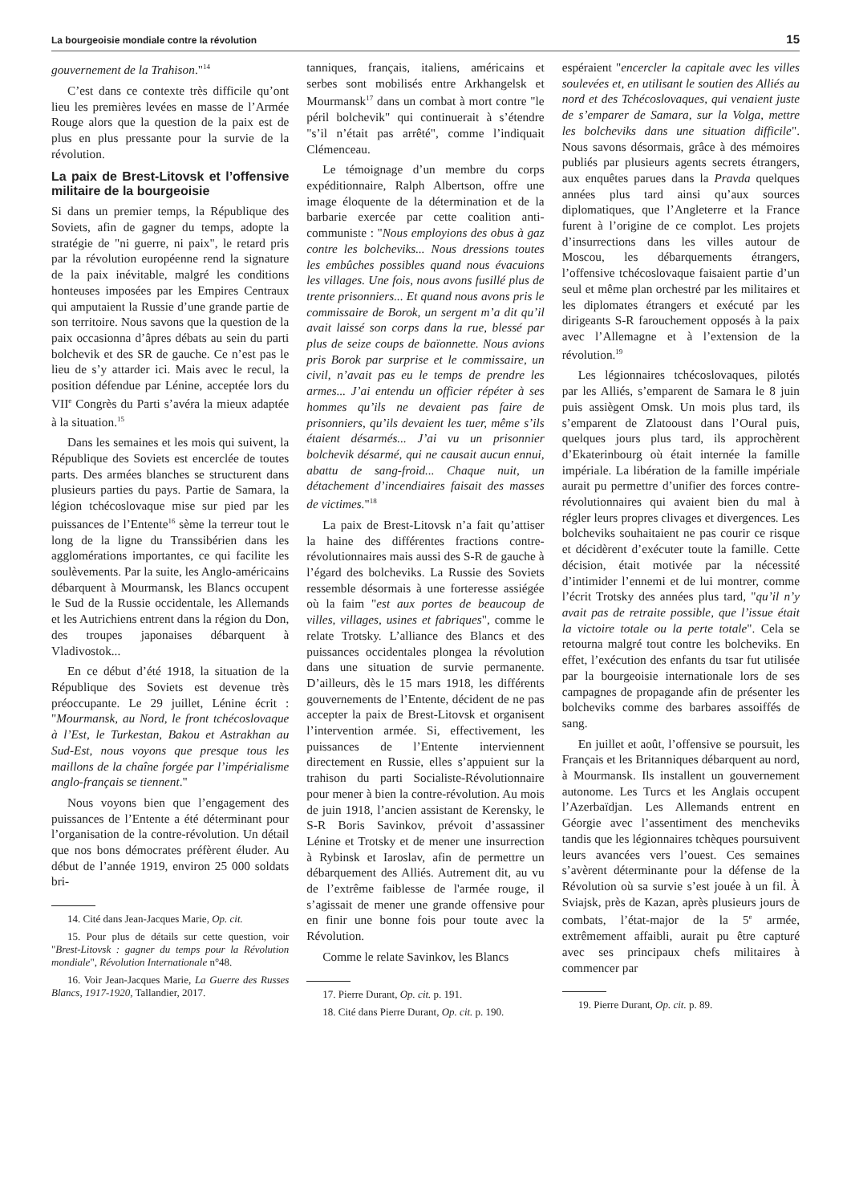La bourgeoisie mondiale contre la révolution 15
gouvernement de la Trahison."<sup>14</sup>
C’est dans ce contexte très difficile qu’ont lieu les premières levées en masse de l’Armée Rouge alors que la question de la paix est de plus en plus pressante pour la survie de la révolution.
La paix de Brest-Litovsk et l’offensive militaire de la bourgeoisie
Si dans un premier temps, la République des Soviets, afin de gagner du temps, adopte la stratégie de "ni guerre, ni paix", le retard pris par la révolution européenne rend la signature de la paix inévitable, malgré les conditions honteuses imposées par les Empires Centraux qui amputaient la Russie d’une grande partie de son territoire. Nous savons que la question de la paix occasionna d’âpres débats au sein du parti bolchevik et des SR de gauche. Ce n’est pas le lieu de s’y attarder ici. Mais avec le recul, la position défendue par Lénine, acceptée lors du VII<sup>e</sup> Congrès du Parti s’avéra la mieux adaptée à la situation.<sup>15</sup>
Dans les semaines et les mois qui suivent, la République des Soviets est encerclée de toutes parts. Des armées blanches se structurent dans plusieurs parties du pays. Partie de Samara, la légion tchécoslovaque mise sur pied par les puissances de l’Entente<sup>16</sup> sème la terreur tout le long de la ligne du Transsibérien dans les agglomérations importantes, ce qui facilite les soulèvements. Par la suite, les Anglo-américains débarquent à Mourmansk, les Blancs occupent le Sud de la Russie occidentale, les Allemands et les Autrichiens entrent dans la région du Don, des troupes japonaises débarquent à Vladivostok...
En ce début d’été 1918, la situation de la République des Soviets est devenue très préoccupante. Le 29 juillet, Lénine écrit : "Mourmansk, au Nord, le front tchécoslovaque à l’Est, le Turkestan, Bakou et Astrakhan au Sud-Est, nous voyons que presque tous les maillons de la chaîne forgée par l’impérialisme anglo-français se tiennent."
Nous voyons bien que l’engagement des puissances de l’Entente a été déterminant pour l’organisation de la contre-révolution. Un détail que nos bons démocrates préfèrent éluder. Au début de l’année 1919, environ 25 000 soldats bri-
14. Cité dans Jean-Jacques Marie, Op. cit.
15. Pour plus de détails sur cette question, voir "Brest-Litovsk : gagner du temps pour la Révolution mondiale", Révolution Internationale n°48.
16. Voir Jean-Jacques Marie, La Guerre des Russes Blancs, 1917-1920, Tallandier, 2017.
tanniques, français, italiens, américains et serbes sont mobilisés entre Arkhangelsk et Mourmansk<sup>17</sup> dans un combat à mort contre "le péril bolchevik" qui continuerait à s’étendre "s’il n’était pas arrêté", comme l’indiquait Clémenceau.
Le témoignage d’un membre du corps expéditionnaire, Ralph Albertson, offre une image éloquente de la détermination et de la barbarie exercée par cette coalition anti-communiste : "Nous employions des obus à gaz contre les bolcheviks... Nous dressions toutes les embûches possibles quand nous évacuions les villages. Une fois, nous avons fusillé plus de trente prisonniers... Et quand nous avons pris le commissaire de Borok, un sergent m’a dit qu’il avait laissé son corps dans la rue, blessé par plus de seize coups de baïonnette. Nous avions pris Borok par surprise et le commissaire, un civil, n’avait pas eu le temps de prendre les armes... J’ai entendu un officier répéter à ses hommes qu’ils ne devaient pas faire de prisonniers, qu’ils devaient les tuer, même s’ils étaient désarmés... J’ai vu un prisonnier bolchevik désarmé, qui ne causait aucun ennui, abattu de sang-froid... Chaque nuit, un détachement d’incendiaires faisait des masses de victimes."<sup>18</sup>
La paix de Brest-Litovsk n’a fait qu’attiser la haine des différentes fractions contre-révolutionnaires mais aussi des S-R de gauche à l’égard des bolcheviks. La Russie des Soviets ressemble désormais à une forteresse assiégée où la faim "est aux portes de beaucoup de villes, villages, usines et fabriques", comme le relate Trotsky. L’alliance des Blancs et des puissances occidentales plongea la révolution dans une situation de survie permanente. D’ailleurs, dès le 15 mars 1918, les différents gouvernements de l’Entente, décident de ne pas accepter la paix de Brest-Litovsk et organisent l’intervention armée. Si, effectivement, les puissances de l’Entente interviennent directement en Russie, elles s’appuient sur la trahison du parti Socialiste-Révolutionnaire pour mener à bien la contre-révolution. Au mois de juin 1918, l’ancien assistant de Kerensky, le S-R Boris Savinkov, prévoit d’assassiner Lénine et Trotsky et de mener une insurrection à Rybinsk et Iaroslav, afin de permettre un débarquement des Alliés. Autrement dit, au vu de l’extrême faiblesse de l'armée rouge, il s’agissait de mener une grande offensive pour en finir une bonne fois pour toute avec la Révolution.
Comme le relate Savinkov, les Blancs
17. Pierre Durant, Op. cit. p. 191.
18. Cité dans Pierre Durant, Op. cit. p. 190.
espéraient "encercler la capitale avec les villes soulevées et, en utilisant le soutien des Alliés au nord et des Tchécoslovaques, qui venaient juste de s’emparer de Samara, sur la Volga, mettre les bolcheviks dans une situation difficile". Nous savons désormais, grâce à des mémoires publiés par plusieurs agents secrets étrangers, aux enquêtes parues dans la Pravda quelques années plus tard ainsi qu’aux sources diplomatiques, que l’Angleterre et la France furent à l’origine de ce complot. Les projets d’insurrections dans les villes autour de Moscou, les débarquements étrangers, l’offensive tchécoslovaque faisaient partie d’un seul et même plan orchestré par les militaires et les diplomates étrangers et exécuté par les dirigeants S-R farouchement opposés à la paix avec l’Allemagne et à l’extension de la révolution.<sup>19</sup>
Les légionnaires tchécoslovaques, pilotés par les Alliés, s’emparent de Samara le 8 juin puis assiègent Omsk. Un mois plus tard, ils s’emparent de Zlatooust dans l’Oural puis, quelques jours plus tard, ils approchèrent d’Ekaterinbourg où était internée la famille impériale. La libération de la famille impériale aurait pu permettre d’unifier des forces contre-révolutionnaires qui avaient bien du mal à régler leurs propres clivages et divergences. Les bolcheviks souhaitaient ne pas courir ce risque et décidèrent d’exécuter toute la famille. Cette décision, était motivée par la nécessité d’intimider l’ennemi et de lui montrer, comme l’écrit Trotsky des années plus tard, "qu’il n’y avait pas de retraite possible, que l’issue était la victoire totale ou la perte totale". Cela se retourna malgré tout contre les bolcheviks. En effet, l’exécution des enfants du tsar fut utilisée par la bourgeoisie internationale lors de ses campagnes de propagande afin de présenter les bolcheviks comme des barbares assoiffés de sang.
En juillet et août, l’offensive se poursuit, les Français et les Britanniques débarquent au nord, à Mourmansk. Ils installent un gouvernement autonome. Les Turcs et les Anglais occupent l’Azerbaïdjan. Les Allemands entrent en Géorgie avec l’assentiment des mencheviks tandis que les légionnaires tchèques poursuivent leurs avancées vers l’ouest. Ces semaines s’avèrent déterminante pour la défense de la Révolution où sa survie s’est jouée à un fil. À Sviajsk, près de Kazan, après plusieurs jours de combats, l’état-major de la 5<sup>e</sup> armée, extrêmement affaibli, aurait pu être capturé avec ses principaux chefs militaires à commencer par
19. Pierre Durant, Op. cit. p. 89.